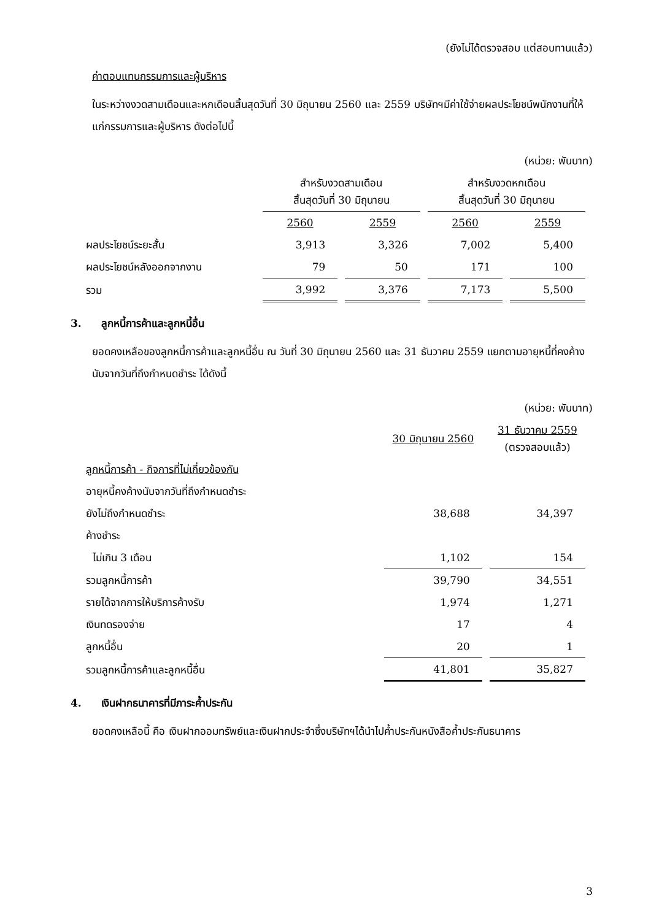(ยังไม่ได้ตรวจสอบ แต่สอบทานแล้ว)
ค่าตอบแทนกรรมการและผู้บริหาร
ในระหว่างงวดสามเดือนและหกเดือนสิ้นสุดวันที่ 30 มิถุนายน 2560 และ 2559 บริษัทฯมีค่าใช้จ่ายผลประโยชน์พนักงานที่ให้แก่กรรมการและผู้บริหาร ดังต่อไปนี้
(หน่วย: พันบาท)
| | สำหรับงวดสามเดือน สิ้นสุดวันที่ 30 มิถุนายน | | สำหรับงวดหกเดือน สิ้นสุดวันที่ 30 มิถุนายน | |
| | 2560 | 2559 | 2560 | 2559 |
| ผลประโยชน์ระยะสั้น | 3,913 | 3,326 | 7,002 | 5,400 |
| ผลประโยชน์หลังออกจากงาน | 79 | 50 | 171 | 100 |
| รวม | 3,992 | 3,376 | 7,173 | 5,500 |
3. ลูกหนี้การค้าและลูกหนี้อื่น
ยอดคงเหลือของลูกหนี้การค้าและลูกหนี้อื่น ณ วันที่ 30 มิถุนายน 2560 และ 31 ธันวาคม 2559 แยกตามอายุหนี้ที่คงค้างนับจากวันที่ถึงกำหนดชำระ ได้ดังนี้
(หน่วย: พันบาท)
| | 30 มิถุนายน 2560 | 31 ธันวาคม 2559 (ตรวจสอบแล้ว) |
| ลูกหนี้การค้า - กิจการที่ไม่เกี่ยวข้องกัน | | |
| อายุหนี้คงค้างนับจากวันที่ถึงกำหนดชำระ | | |
| ยังไม่ถึงกำหนดชำระ | 38,688 | 34,397 |
| ค้างชำระ | | |
| ไม่เกิน 3 เดือน | 1,102 | 154 |
| รวมลูกหนี้การค้า | 39,790 | 34,551 |
| รายได้จากการให้บริการค้างรับ | 1,974 | 1,271 |
| เงินทดรองจ่าย | 17 | 4 |
| ลูกหนี้อื่น | 20 | 1 |
| รวมลูกหนี้การค้าและลูกหนี้อื่น | 41,801 | 35,827 |
4. เงินฝากธนาคารที่มีภาระค้ำประกัน
ยอดคงเหลือนี้ คือ เงินฝากออมทรัพย์และเงินฝากประจำซึ่งบริษัทฯได้นำไปค้ำประกันหนังสือค้ำประกันธนาคาร
3